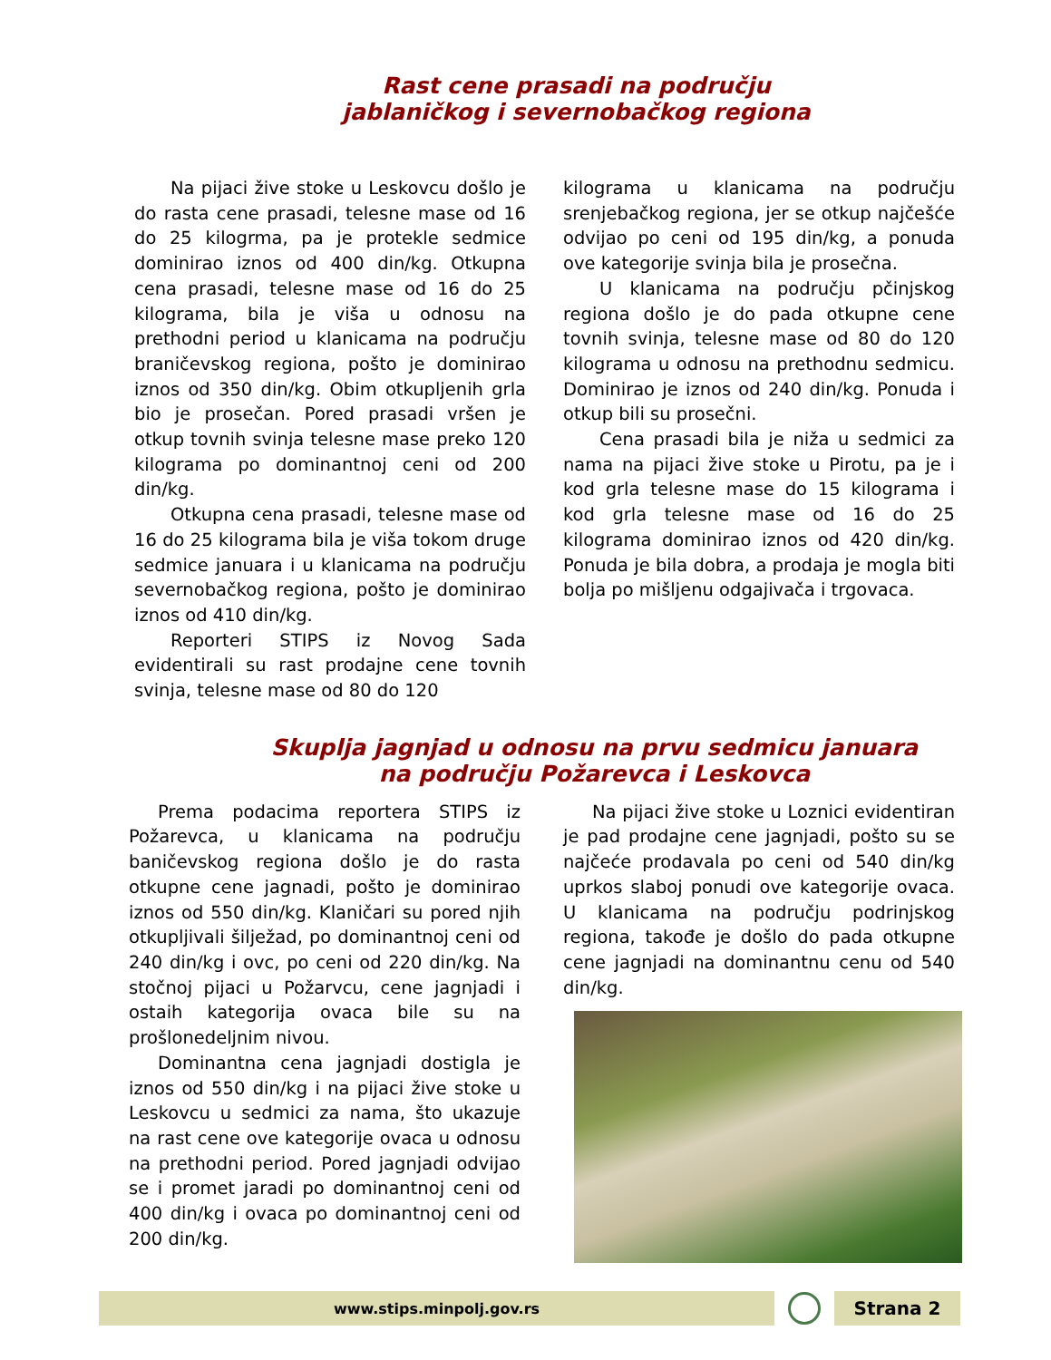Rast cene prasadi na području
jablaničkog i severnobačkog regiona
Na pijaci žive stoke u Leskovcu došlo je do rasta cene prasadi, telesne mase od 16 do 25 kilogrma, pa je protekle sedmice dominirao iznos od 400 din/kg. Otkupna cena prasadi, telesne mase od 16 do 25 kilograma, bila je viša u odnosu na prethodni period u klanicama na području braničevskog regiona, pošto je dominirao iznos od 350 din/kg. Obim otkupljenih grla bio je prosečan. Pored prasadi vršen je otkup tovnih svinja telesne mase preko 120 kilograma po dominantnoj ceni od 200 din/kg.
Otkupna cena prasadi, telesne mase od 16 do 25 kilograma bila je viša tokom druge sedmice januara i u klanicama na području severnobačkog regiona, pošto je dominirao iznos od 410 din/kg.
Reporteri STIPS iz Novog Sada evidentirali su rast prodajne cene tovnih svinja, telesne mase od 80 do 120
kilograma u klanicama na području srenjebačkog regiona, jer se otkup najčešće odvijao po ceni od 195 din/kg, a ponuda ove kategorije svinja bila je prosečna.
U klanicama na području pčinjskog regiona došlo je do pada otkupne cene tovnih svinja, telesne mase od 80 do 120 kilograma u odnosu na prethodnu sedmicu. Dominirao je iznos od 240 din/kg. Ponuda i otkup bili su prosečni.
Cena prasadi bila je niža u sedmici za nama na pijaci žive stoke u Pirotu, pa je i kod grla telesne mase do 15 kilograma i kod grla telesne mase od 16 do 25 kilograma dominirao iznos od 420 din/kg. Ponuda je bila dobra, a prodaja je mogla biti bolja po mišljenu odgajivača i trgovaca.
Skuplja jagnjad u odnosu na prvu sedmicu januara
na području Požarevca i Leskovca
Prema podacima reportera STIPS iz Požarevca, u klanicama na području baničevskog regiona došlo je do rasta otkupne cene jagnadi, pošto je dominirao iznos od 550 din/kg. Klaničari su pored njih otkupljivali šilježad, po dominantnoj ceni od 240 din/kg i ovc, po ceni od 220 din/kg. Na stočnoj pijaci u Požarvcu, cene jagnjadi i ostaih kategorija ovaca bile su na prošlonedeljnim nivou.
Dominantna cena jagnjadi dostigla je iznos od 550 din/kg i na pijaci žive stoke u Leskovcu u sedmici za nama, što ukazuje na rast cene ove kategorije ovaca u odnosu na prethodni period. Pored jagnjadi odvijao se i promet jaradi po dominantnoj ceni od 400 din/kg i ovaca po dominantnoj ceni od 200 din/kg.
Na pijaci žive stoke u Loznici evidentiran je pad prodajne cene jagnjadi, pošto su se najčeće prodavala po ceni od 540 din/kg uprkos slaboj ponudi ove kategorije ovaca. U klanicama na području podrinjskog regiona, takođe je došlo do pada otkupne cene jagnjadi na dominantnu cenu od 540 din/kg.
www.stips.minpolj.gov.rs
Strana 2